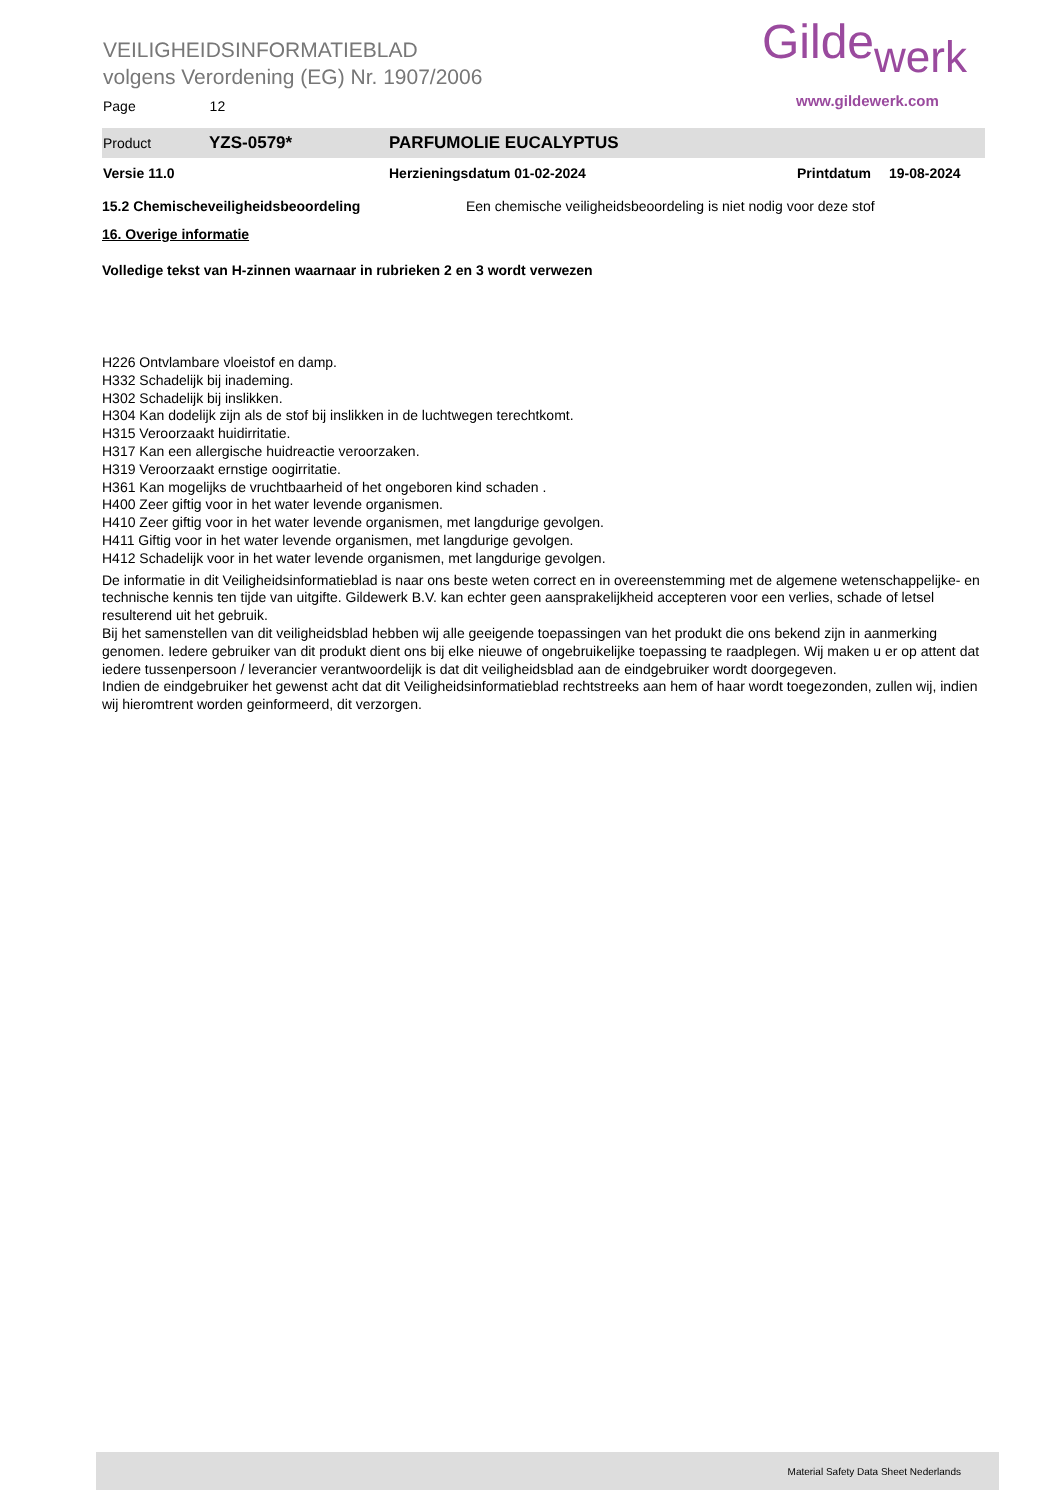VEILIGHEIDSINFORMATIEBLAD
volgens Verordening (EG) Nr. 1907/2006
Page 12
Gildewerk
www.gildewerk.com
Product YZS-0579* PARFUMOLIE EUCALYPTUS
Versie 11.0 Herzieningsdatum 01-02-2024 Printdatum 19-08-2024
15.2 Chemischeveiligheidsbeoordeling Een chemische veiligheidsbeoordeling is niet nodig voor deze stof
16. Overige informatie
Volledige tekst van H-zinnen waarnaar in rubrieken 2 en 3 wordt verwezen
H226 Ontvlambare vloeistof en damp.
H332 Schadelijk bij inademing.
H302 Schadelijk bij inslikken.
H304 Kan dodelijk zijn als de stof bij inslikken in de luchtwegen terechtkomt.
H315 Veroorzaakt huidirritatie.
H317 Kan een allergische huidreactie veroorzaken.
H319 Veroorzaakt ernstige oogirritatie.
H361 Kan mogelijks de vruchtbaarheid of het ongeboren kind schaden .
H400 Zeer giftig voor in het water levende organismen.
H410 Zeer giftig voor in het water levende organismen, met langdurige gevolgen.
H411 Giftig voor in het water levende organismen, met langdurige gevolgen.
H412 Schadelijk voor in het water levende organismen, met langdurige gevolgen.
De informatie in dit Veiligheidsinformatieblad is naar ons beste weten correct en in overeenstemming met de algemene wetenschappelijke- en technische kennis ten tijde van uitgifte. Gildewerk B.V. kan echter geen aansprakelijkheid accepteren voor een verlies, schade of letsel resulterend uit het gebruik.
Bij het samenstellen van dit veiligheidsblad hebben wij alle geeigende toepassingen van het produkt die ons bekend zijn in aanmerking genomen. Iedere gebruiker van dit produkt dient ons bij elke nieuwe of ongebruikelijke toepassing te raadplegen. Wij maken u er op attent dat iedere tussenpersoon / leverancier verantwoordelijk is dat dit veiligheidsblad aan de eindgebruiker wordt doorgegeven.
Indien de eindgebruiker het gewenst acht dat dit Veiligheidsinformatieblad rechtstreeks aan hem of haar wordt toegezonden, zullen wij, indien wij hieromtrent worden geinformeerd, dit verzorgen.
Material Safety Data Sheet Nederlands